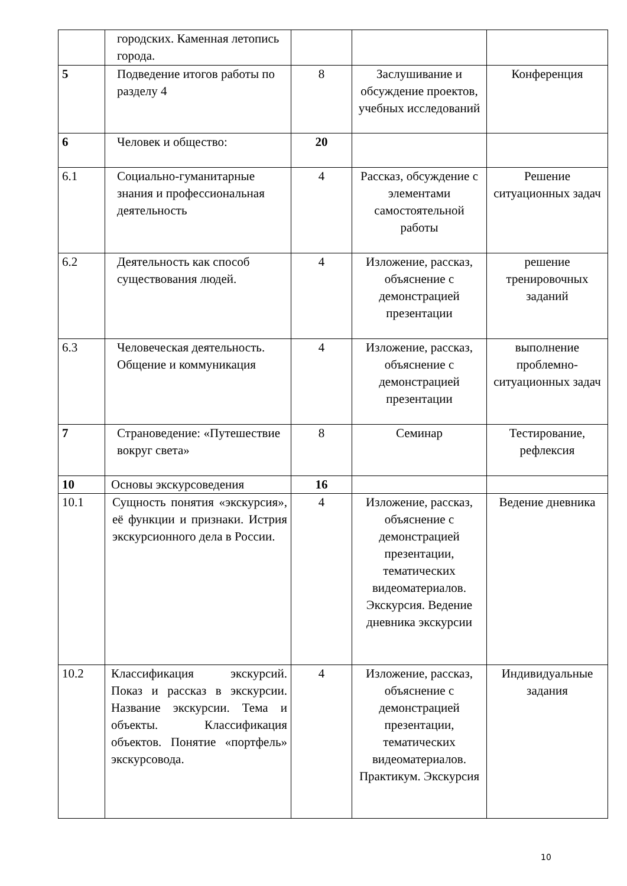| | городских. Каменная летопись города. | | | |
| 5 | Подведение итогов работы по разделу 4 | 8 | Заслушивание и обсуждение проектов, учебных исследований | Конференция |
| 6 | Человек и общество: | 20 | | |
| 6.1 | Социально-гуманитарные знания и профессиональная деятельность | 4 | Рассказ, обсуждение с элементами самостоятельной работы | Решение ситуационных задач |
| 6.2 | Деятельность как способ существования людей. | 4 | Изложение, рассказ, объяснение с демонстрацией презентации | решение тренировочных заданий |
| 6.3 | Человеческая деятельность. Общение и коммуникация | 4 | Изложение, рассказ, объяснение с демонстрацией презентации | выполнение проблемно-ситуационных задач |
| 7 | Страноведение: «Путешествие вокруг света» | 8 | Семинар | Тестирование, рефлексия |
| 10 | Основы экскурсоведения | 16 | | |
| 10.1 | Сущность понятия «экскурсия», её функции и признаки. Истрия экскурсионного дела в России. | 4 | Изложение, рассказ, объяснение с демонстрацией презентации, тематических видеоматериалов. Экскурсия. Ведение дневника экскурсии | Ведение дневника |
| 10.2 | Классификация экскурсий. Показ и рассказ в экскурсии. Название экскурсии. Тема и объекты. Классификация объектов. Понятие «портфель» экскурсовода. | 4 | Изложение, рассказ, объяснение с демонстрацией презентации, тематических видеоматериалов. Практикум. Экскурсия | Индивидуальные задания |
10